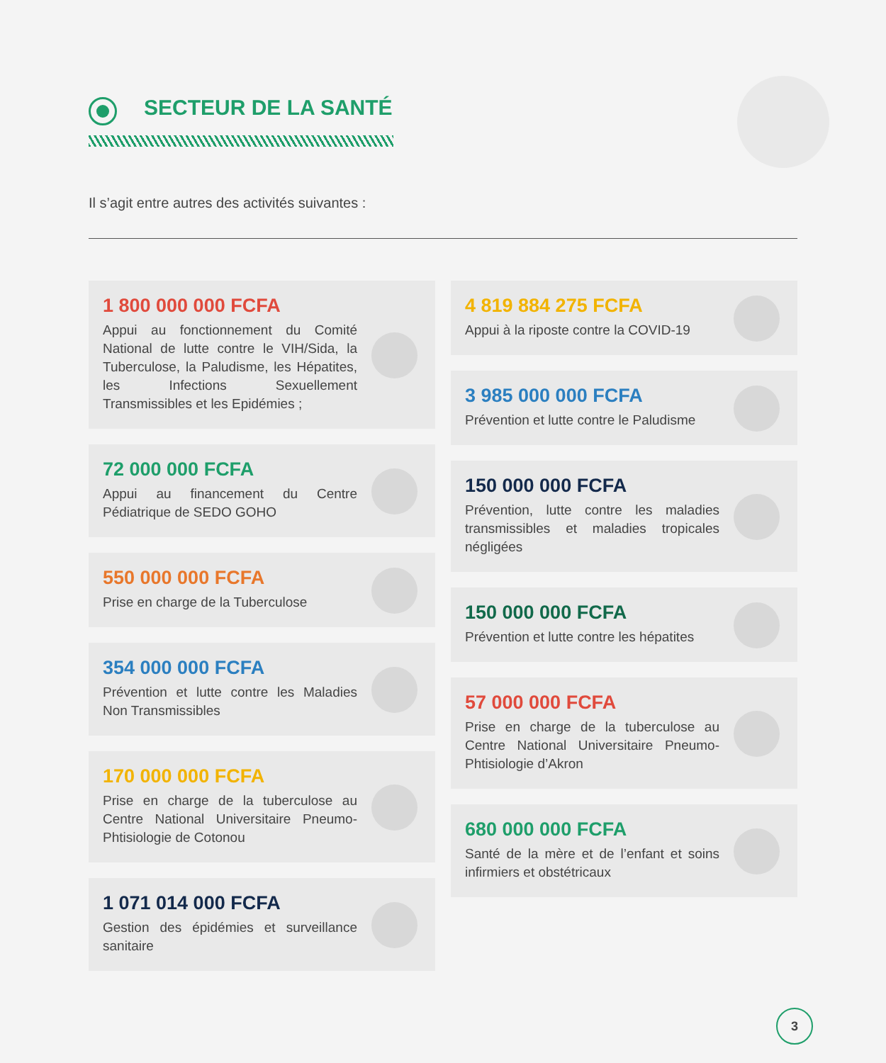SECTEUR DE LA SANTÉ
Il s’agit entre autres des activités suivantes :
1 800 000 000 FCFA
Appui au fonctionnement du Comité National de lutte contre le VIH/Sida, la Tuberculose, la Paludisme, les Hépatites, les Infections Sexuellement Transmissibles et les Epidémies ;
72 000 000 FCFA
Appui au financement du Centre Pédiatrique de SEDO GOHO
550 000 000 FCFA
Prise en charge de la Tuberculose
354 000 000 FCFA
Prévention et lutte contre les Maladies Non Transmissibles
170 000 000 FCFA
Prise en charge de la tuberculose au Centre National Universitaire Pneumo-Phtisiologie de Cotonou
1 071 014 000 FCFA
Gestion des épidémies et surveillance sanitaire
4 819 884 275 FCFA
Appui à la riposte contre la COVID-19
3 985 000 000 FCFA
Prévention et lutte contre le Paludisme
150 000 000 FCFA
Prévention, lutte contre les maladies transmissibles et maladies tropicales négligées
150 000 000 FCFA
Prévention et lutte contre les hépatites
57 000 000 FCFA
Prise en charge de la tuberculose au Centre National Universitaire Pneumo-Phtisiologie d’Akron
680 000 000 FCFA
Santé de la mère et de l’enfant et soins infirmiers et obstétricaux
3